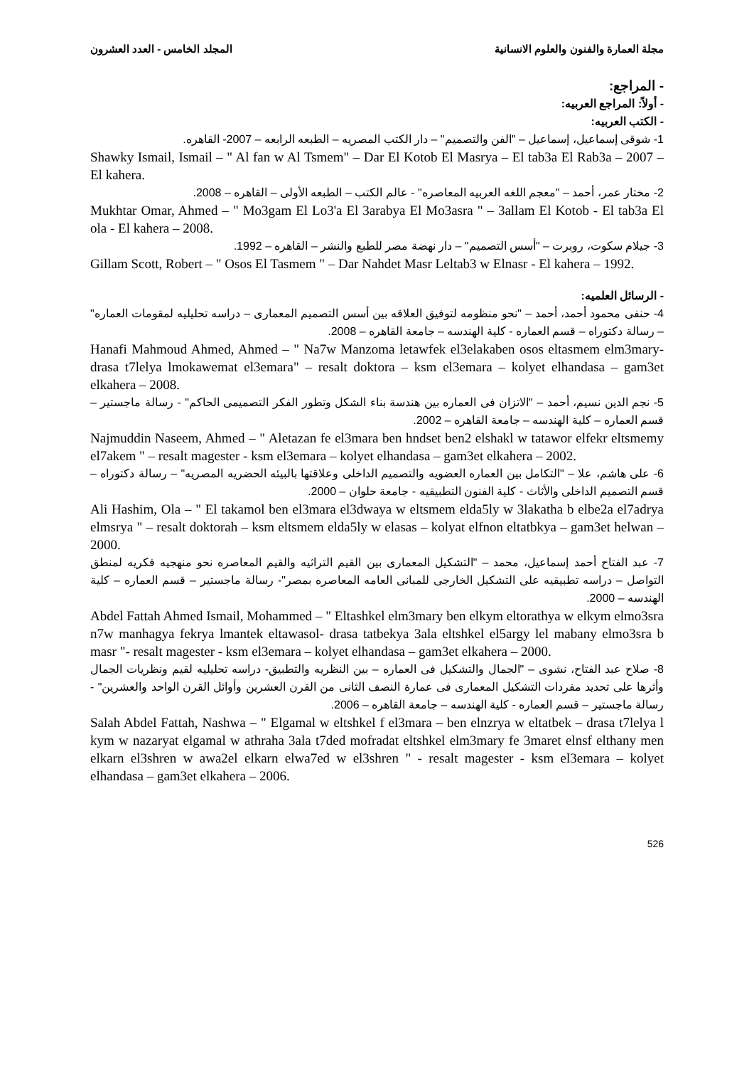مجلة العمارة والفنون والعلوم الانسانية المجلد الخامس - العدد العشرون
- المراجع:
- أولاً: المراجع العربيه:
- الكتب العربيه:
1- شوقى إسماعيل، إسماعيل – "الفن والتصميم" – دار الكتب المصريه – الطبعه الرابعه – 2007- القاهره.
Shawky Ismail, Ismail – " Al fan w Al Tsmem" – Dar El Kotob El Masrya – El tab3a El Rab3a – 2007 – El kahera.
2- مختار عمر، أحمد – "معجم اللغه العربيه المعاصره" - عالم الكتب – الطبعه الأولى – القاهره – 2008.
Mukhtar Omar, Ahmed – " Mo3gam El Lo3'a El 3arabya El Mo3asra " – 3allam El Kotob - El tab3a El ola - El kahera – 2008.
3- جيلام سكوت، روبرت – "أسس التصميم" – دار نهضة مصر للطبع والنشر – القاهره – 1992.
Gillam Scott, Robert – " Osos El Tasmem " – Dar Nahdet Masr Leltab3 w Elnasr - El kahera – 1992.
- الرسائل العلميه:
4- حنفى محمود أحمد، أحمد – "نحو منظومه لتوفيق العلاقه بين أسس التصميم المعمارى – دراسه تحليليه لمقومات العماره" – رسالة دكتوراه – قسم العماره - كلية الهندسه – جامعة القاهره – 2008.
Hanafi Mahmoud Ahmed, Ahmed – " Na7w Manzoma letawfek el3elakaben osos eltasmem elm3mary- drasa t7lelya lmokawemat el3emara" – resalt doktora – ksm el3emara – kolyet elhandasa – gam3et elkahera – 2008.
5- نجم الدين نسيم، أحمد – "الاتزان فى العماره بين هندسة بناء الشكل وتطور الفكر التصميمى الحاكم" - رسالة ماجستير – قسم العماره – كلية الهندسه – جامعة القاهره – 2002.
Najmuddin Naseem, Ahmed – " Aletazan fe el3mara ben hndset ben2 elshakl w tatawor elfekr eltsmemy el7akem " – resalt magester - ksm el3emara – kolyet elhandasa – gam3et elkahera – 2002.
6- على هاشم، علا – "التكامل بين العماره العضويه والتصميم الداخلى وعلاقتها بالبيئه الحضريه المصريه" – رسالة دكتوراه – قسم التصميم الداخلى والأثاث - كلية الفنون التطبيقيه - جامعة حلوان – 2000.
Ali Hashim, Ola – " El takamol ben el3mara el3dwaya w eltsmem elda5ly w 3lakatha b elbe2a el7adrya elmsrya " – resalt doktorah – ksm eltsmem elda5ly w elasas – kolyat elfnon eltatbkya – gam3et helwan – 2000.
7- عبد الفتاح أحمد إسماعيل، محمد – "التشكيل المعمارى بين القيم التراثيه والقيم المعاصره نحو منهجيه فكريه لمنطق التواصل – دراسه تطبيقيه على التشكيل الخارجى للمبانى العامه المعاصره بمصر"- رسالة ماجستير – قسم العماره – كلية الهندسه – 2000.
Abdel Fattah Ahmed Ismail, Mohammed – " Eltashkel elm3mary ben elkym eltorathya w elkym elmo3sra n7w manhagya fekrya lmantek eltawasol- drasa tatbekya 3ala eltshkel el5argy lel mabany elmo3sra b masr "- resalt magester - ksm el3emara – kolyet elhandasa – gam3et elkahera – 2000.
8- صلاح عبد الفتاح، نشوى – "الجمال والتشكيل فى العماره – بين النظريه والتطبيق- دراسه تحليليه لقيم ونظريات الجمال وأثرها على تحديد مفردات التشكيل المعمارى فى عمارة النصف الثانى من القرن العشرين وأوائل القرن الواحد والعشرين" - رسالة ماجستير – قسم العماره - كلية الهندسه – جامعة القاهره – 2006.
Salah Abdel Fattah, Nashwa – " Elgamal w eltshkel f el3mara – ben elnzrya w eltatbek – drasa t7lelya l kym w nazaryat elgamal w athraha 3ala t7ded mofradat eltshkel elm3mary fe 3maret elnsf elthany men elkarn el3shren w awa2el elkarn elwa7ed w el3shren " - resalt magester - ksm el3emara – kolyet elhandasa – gam3et elkahera – 2006.
526